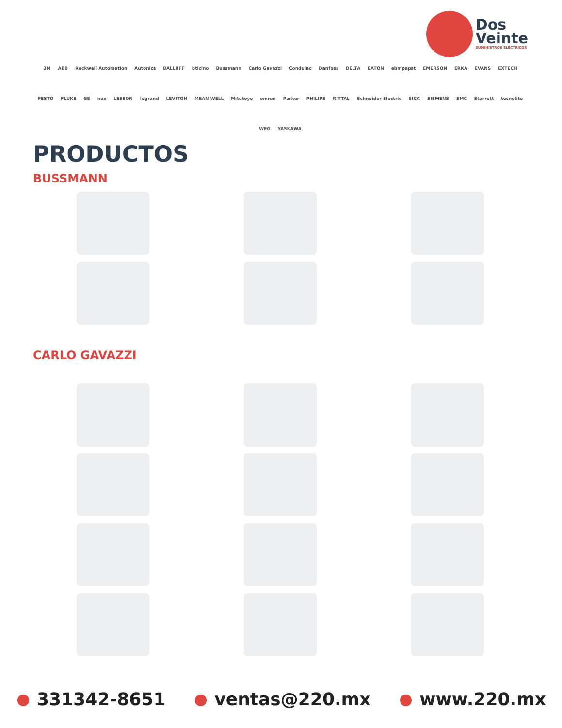Dos
Veinte
SUMINISTROS ELÉCTRICOS
3M ABB Rockwell Automation Autonics BALLUFF bticino Bussmann Carlo Gavazzi Condulac Danfoss DELTA EATON ebmpapst EMERSON ERKA EVANS EXTECH FESTO FLUKE GE nux LEESON legrand LEVITON MEAN WELL Mitutoyo omron Parker PHILIPS RITTAL Schneider Electric SICK SIEMENS SMC Starrett tecnolite WEG YASKAWA
PRODUCTOS
BUSSMANN
CARLO GAVAZZI
331342-8651 ventas@220.mx www.220.mx